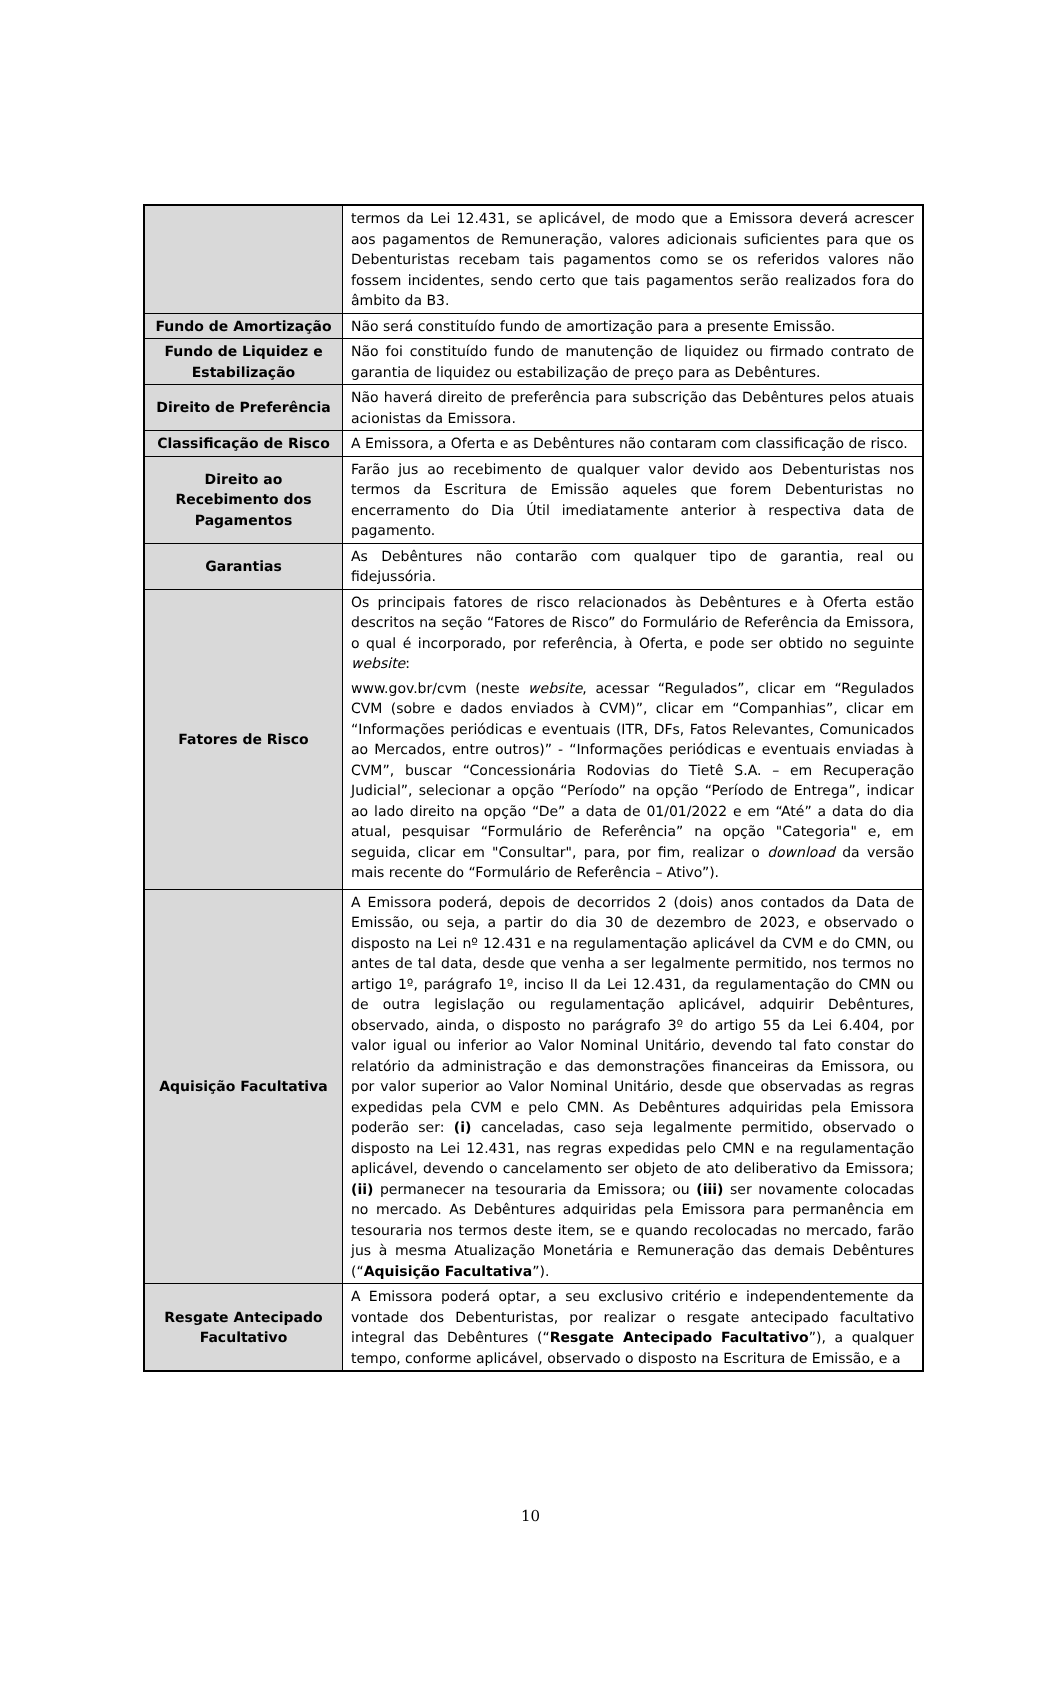| | termos da Lei 12.431, se aplicável, de modo que a Emissora deverá acrescer aos pagamentos de Remuneração, valores adicionais suficientes para que os Debenturistas recebam tais pagamentos como se os referidos valores não fossem incidentes, sendo certo que tais pagamentos serão realizados fora do âmbito da B3. |
| Fundo de Amortização | Não será constituído fundo de amortização para a presente Emissão. |
| Fundo de Liquidez e Estabilização | Não foi constituído fundo de manutenção de liquidez ou firmado contrato de garantia de liquidez ou estabilização de preço para as Debêntures. |
| Direito de Preferência | Não haverá direito de preferência para subscrição das Debêntures pelos atuais acionistas da Emissora. |
| Classificação de Risco | A Emissora, a Oferta e as Debêntures não contaram com classificação de risco. |
| Direito ao Recebimento dos Pagamentos | Farão jus ao recebimento de qualquer valor devido aos Debenturistas nos termos da Escritura de Emissão aqueles que forem Debenturistas no encerramento do Dia Útil imediatamente anterior à respectiva data de pagamento. |
| Garantias | As Debêntures não contarão com qualquer tipo de garantia, real ou fidejussória. |
| Fatores de Risco | Os principais fatores de risco relacionados às Debêntures e à Oferta estão descritos na seção “Fatores de Risco” do Formulário de Referência da Emissora, o qual é incorporado, por referência, à Oferta, e pode ser obtido no seguinte website : www.gov.br/cvm (neste website , acessar “Regulados”, clicar em “Regulados CVM (sobre e dados enviados à CVM)”, clicar em “Companhias”, clicar em “Informações periódicas e eventuais (ITR, DFs, Fatos Relevantes, Comunicados ao Mercados, entre outros)” - “Informações periódicas e eventuais enviadas à CVM”, buscar “Concessionária Rodovias do Tietê S.A. – em Recuperação Judicial”, selecionar a opção “Período” na opção “Período de Entrega”, indicar ao lado direito na opção “De” a data de 01/01/2022 e em “Até” a data do dia atual, pesquisar “Formulário de Referência” na opção "Categoria" e, em seguida, clicar em "Consultar", para, por fim, realizar o download da versão mais recente do “Formulário de Referência – Ativo”). |
| Aquisição Facultativa | A Emissora poderá, depois de decorridos 2 (dois) anos contados da Data de Emissão, ou seja, a partir do dia 30 de dezembro de 2023, e observado o disposto na Lei nº 12.431 e na regulamentação aplicável da CVM e do CMN, ou antes de tal data, desde que venha a ser legalmente permitido, nos termos no artigo 1º, parágrafo 1º, inciso II da Lei 12.431, da regulamentação do CMN ou de outra legislação ou regulamentação aplicável, adquirir Debêntures, observado, ainda, o disposto no parágrafo 3º do artigo 55 da Lei 6.404, por valor igual ou inferior ao Valor Nominal Unitário, devendo tal fato constar do relatório da administração e das demonstrações financeiras da Emissora, ou por valor superior ao Valor Nominal Unitário, desde que observadas as regras expedidas pela CVM e pelo CMN. As Debêntures adquiridas pela Emissora poderão ser: (i) canceladas, caso seja legalmente permitido, observado o disposto na Lei 12.431, nas regras expedidas pelo CMN e na regulamentação aplicável, devendo o cancelamento ser objeto de ato deliberativo da Emissora; (ii) permanecer na tesouraria da Emissora; ou (iii) ser novamente colocadas no mercado. As Debêntures adquiridas pela Emissora para permanência em tesouraria nos termos deste item, se e quando recolocadas no mercado, farão jus à mesma Atualização Monetária e Remuneração das demais Debêntures (“ Aquisição Facultativa ”). |
| Resgate Antecipado Facultativo | A Emissora poderá optar, a seu exclusivo critério e independentemente da vontade dos Debenturistas, por realizar o resgate antecipado facultativo integral das Debêntures (“ Resgate Antecipado Facultativo ”), a qualquer tempo, conforme aplicável, observado o disposto na Escritura de Emissão, e a |
10